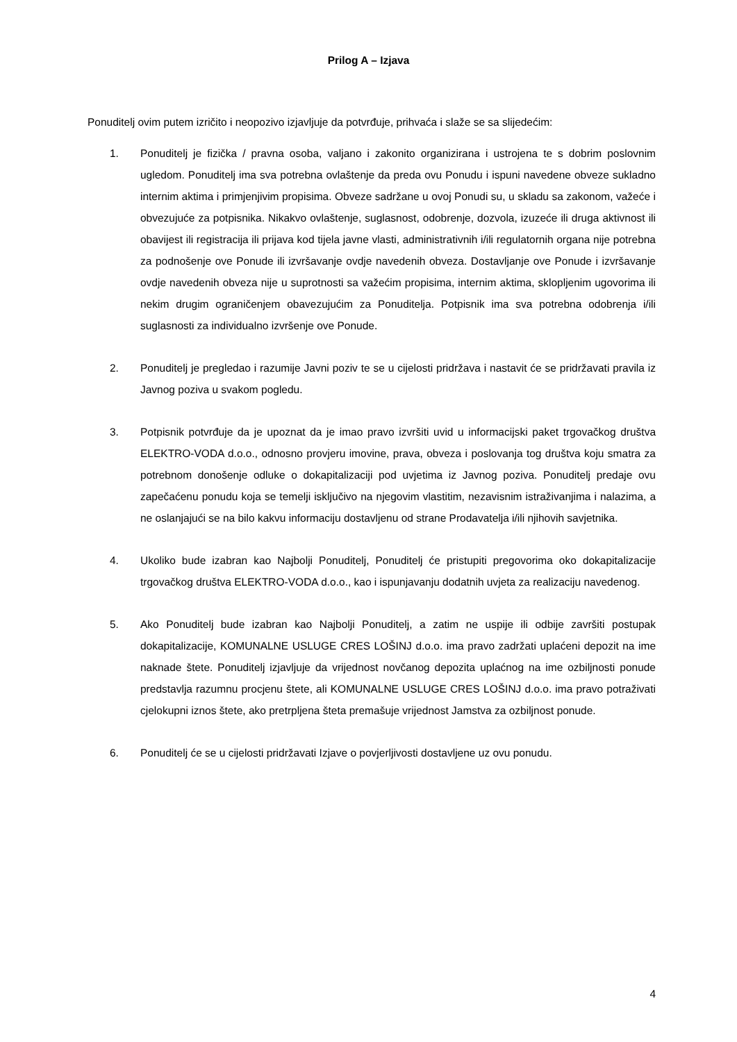Prilog A – Izjava
Ponuditelj ovim putem izričito i neopozivo izjavljuje da potvrđuje, prihvaća i slaže se sa slijedećim:
1. Ponuditelj je fizička / pravna osoba, valjano i zakonito organizirana i ustrojena te s dobrim poslovnim ugledom. Ponuditelj ima sva potrebna ovlaštenje da preda ovu Ponudu i ispuni navedene obveze sukladno internim aktima i primjenjivim propisima. Obveze sadržane u ovoj Ponudi su, u skladu sa zakonom, važeće i obvezujuće za potpisnika. Nikakvo ovlaštenje, suglasnost, odobrenje, dozvola, izuzeće ili druga aktivnost ili obavijest ili registracija ili prijava kod tijela javne vlasti, administrativnih i/ili regulatornih organa nije potrebna za podnošenje ove Ponude ili izvršavanje ovdje navedenih obveza. Dostavljanje ove Ponude i izvršavanje ovdje navedenih obveza nije u suprotnosti sa važećim propisima, internim aktima, sklopljenim ugovorima ili nekim drugim ograničenjem obavezujućim za Ponuditelja. Potpisnik ima sva potrebna odobrenja i/ili suglasnosti za individualno izvršenje ove Ponude.
2. Ponuditelj je pregledao i razumije Javni poziv te se u cijelosti pridržava i nastavit će se pridržavati pravila iz Javnog poziva u svakom pogledu.
3. Potpisnik potvrđuje da je upoznat da je imao pravo izvršiti uvid u informacijski paket trgovačkog društva ELEKTRO-VODA d.o.o., odnosno provjeru imovine, prava, obveza i poslovanja tog društva koju smatra za potrebnom donošenje odluke o dokapitalizaciji pod uvjetima iz Javnog poziva. Ponuditelj predaje ovu zapečaćenu ponudu koja se temelji isključivo na njegovim vlastitim, nezavisnim istraživanjima i nalazima, a ne oslanjajući se na bilo kakvu informaciju dostavljenu od strane Prodavatelja i/ili njihovih savjetnika.
4. Ukoliko bude izabran kao Najbolji Ponuditelj, Ponuditelj će pristupiti pregovorima oko dokapitalizacije trgovačkog društva ELEKTRO-VODA d.o.o., kao i ispunjavanju dodatnih uvjeta za realizaciju navedenog.
5. Ako Ponuditelj bude izabran kao Najbolji Ponuditelj, a zatim ne uspije ili odbije završiti postupak dokapitalizacije, KOMUNALNE USLUGE CRES LOŠINJ d.o.o. ima pravo zadržati uplaćeni depozit na ime naknade štete. Ponuditelj izjavljuje da vrijednost novčanog depozita uplaćnog na ime ozbiljnosti ponude predstavlja razumnu procjenu štete, ali KOMUNALNE USLUGE CRES LOŠINJ d.o.o. ima pravo potraživati cjelokupni iznos štete, ako pretrpljena šteta premašuje vrijednost Jamstva za ozbiljnost ponude.
6. Ponuditelj će se u cijelosti pridržavati Izjave o povjerljivosti dostavljene uz ovu ponudu.
4